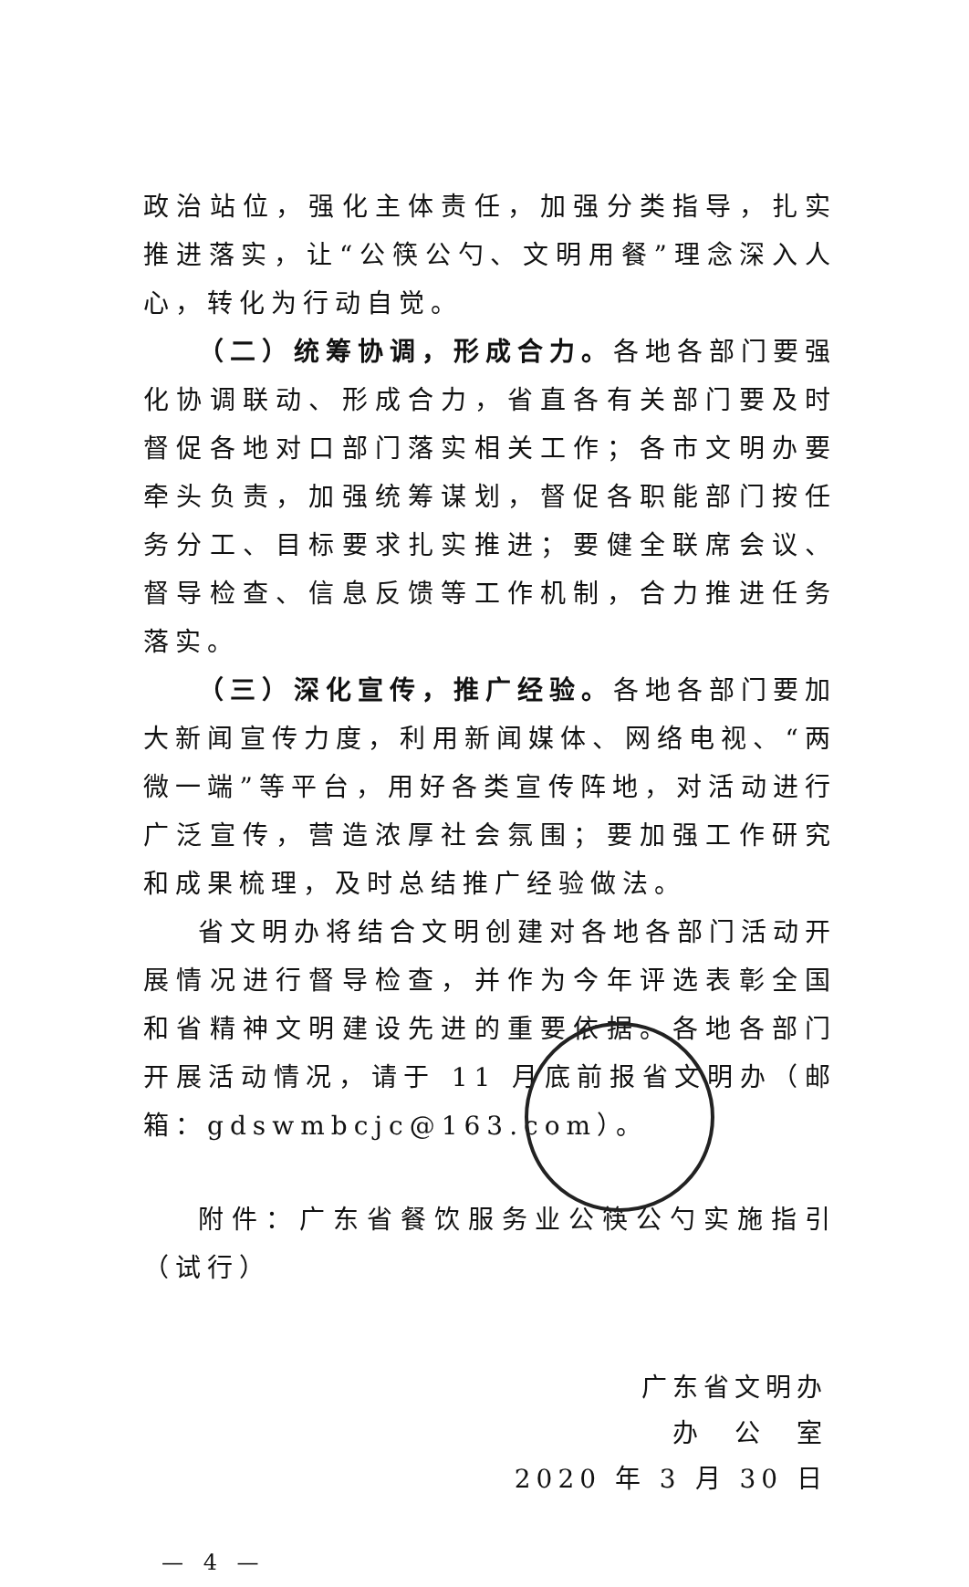政治站位，强化主体责任，加强分类指导，扎实推进落实，让“公筷公勺、文明用餐”理念深入人心，转化为行动自觉。
（二）统筹协调，形成合力。各地各部门要强化协调联动、形成合力，省直各有关部门要及时督促各地对口部门落实相关工作；各市文明办要牵头负责，加强统筹谋划，督促各职能部门按任务分工、目标要求扎实推进；要健全联席会议、督导检查、信息反馈等工作机制，合力推进任务落实。
（三）深化宣传，推广经验。各地各部门要加大新闻宣传力度，利用新闻媒体、网络电视、“两微一端”等平台，用好各类宣传阵地，对活动进行广泛宣传，营造浓厚社会氛围；要加强工作研究和成果梳理，及时总结推广经验做法。
省文明办将结合文明创建对各地各部门活动开展情况进行督导检查，并作为今年评选表彰全国和省精神文明建设先进的重要依据。各地各部门开展活动情况，请于 11 月底前报省文明办（邮箱：gdswmbcjc@163.com）。
附件：广东省餐饮服务业公筷公勺实施指引（试行）
广东省文明办
办　公　室
2020 年 3 月 30 日
— 4 —